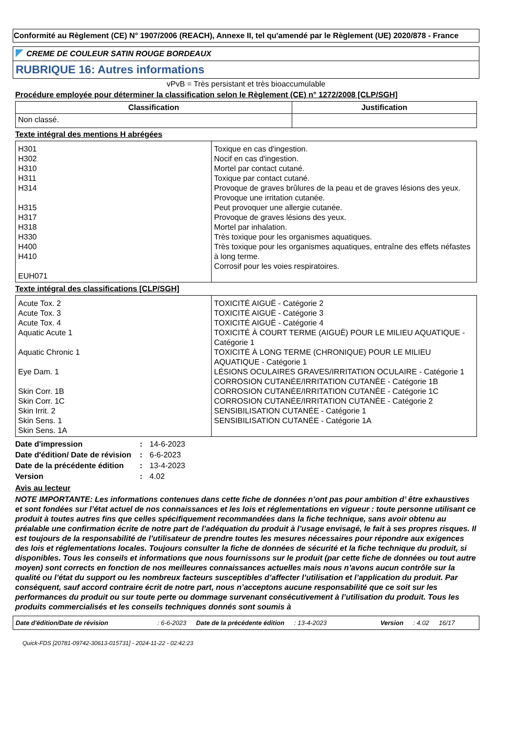Conformité au Règlement (CE) N° 1907/2006 (REACH), Annexe II, tel qu'amendé par le Règlement (UE) 2020/878 - France
CREME DE COULEUR SATIN ROUGE BORDEAUX
RUBRIQUE 16: Autres informations
vPvB = Très persistant et très bioaccumulable
Procédure employée pour déterminer la classification selon le Règlement (CE) n° 1272/2008 [CLP/SGH]
| Classification | Justification |
| --- | --- |
| Non classé. | |
Texte intégral des mentions H abrégées
| H301 H302 H310 H311 H314 H315 H317 H318 H330 H400 H410 EUH071 | Toxique en cas d'ingestion. Nocif en cas d'ingestion. Mortel par contact cutané. Toxique par contact cutané. Provoque de graves brûlures de la peau et de graves lésions des yeux. Provoque une irritation cutanée. Peut provoquer une allergie cutanée. Provoque de graves lésions des yeux. Mortel par inhalation. Très toxique pour les organismes aquatiques. Très toxique pour les organismes aquatiques, entraîne des effets néfastes à long terme. Corrosif pour les voies respiratoires. |
Texte intégral des classifications [CLP/SGH]
| Acute Tox. 2 Acute Tox. 3 Acute Tox. 4 Aquatic Acute 1 Aquatic Chronic 1 Eye Dam. 1 Skin Corr. 1B Skin Corr. 1C Skin Irrit. 2 Skin Sens. 1 Skin Sens. 1A | TOXICITÉ AIGUË - Catégorie 2 TOXICITÉ AIGUË - Catégorie 3 TOXICITÉ AIGUË - Catégorie 4 TOXICITÉ À COURT TERME (AIGUË) POUR LE MILIEU AQUATIQUE - Catégorie 1 TOXICITÉ À LONG TERME (CHRONIQUE) POUR LE MILIEU AQUATIQUE - Catégorie 1 LÉSIONS OCULAIRES GRAVES/IRRITATION OCULAIRE - Catégorie 1 CORROSION CUTANÉE/IRRITATION CUTANÉE - Catégorie 1B CORROSION CUTANÉE/IRRITATION CUTANÉE - Catégorie 1C CORROSION CUTANÉE/IRRITATION CUTANÉE - Catégorie 2 SENSIBILISATION CUTANÉE - Catégorie 1 SENSIBILISATION CUTANÉE - Catégorie 1A |
| Date d'impression | : | 14-6-2023 |
| Date d'édition/ Date de révision | : | 6-6-2023 |
| Date de la précédente édition | : | 13-4-2023 |
| Version | : | 4.02 |
Avis au lecteur
NOTE IMPORTANTE: Les informations contenues dans cette fiche de données n’ont pas pour ambition d’ être exhaustives et sont fondées sur l’état actuel de nos connaissances et les lois et réglementations en vigueur : toute personne utilisant ce produit à toutes autres fins que celles spécifiquement recommandées dans la fiche technique, sans avoir obtenu au préalable une confirmation écrite de notre part de l’adéquation du produit à l’usage envisagé, le fait à ses propres risques. Il est toujours de la responsabilité de l’utilisateur de prendre toutes les mesures nécessaires pour répondre aux exigences des lois et réglementations locales. Toujours consulter la fiche de données de sécurité et la fiche technique du produit, si disponibles. Tous les conseils et informations que nous fournissons sur le produit (par cette fiche de données ou tout autre moyen) sont corrects en fonction de nos meilleures connaissances actuelles mais nous n’avons aucun contrôle sur la qualité ou l’état du support ou les nombreux facteurs susceptibles d’affecter l’utilisation et l’application du produit. Par conséquent, sauf accord contraire écrit de notre part, nous n’acceptons aucune responsabilité que ce soit sur les performances du produit ou sur toute perte ou dommage survenant consécutivement à l’utilisation du produit. Tous les produits commercialisés et les conseils techniques donnés sont soumis à
Date d'édition/Date de révision: 6-6-2023 Date de la précédente édition: 13-4-2023 Version: 4.02 16/17
Quick-FDS [20781-09742-30613-015731] - 2024-11-22 - 02:42:23